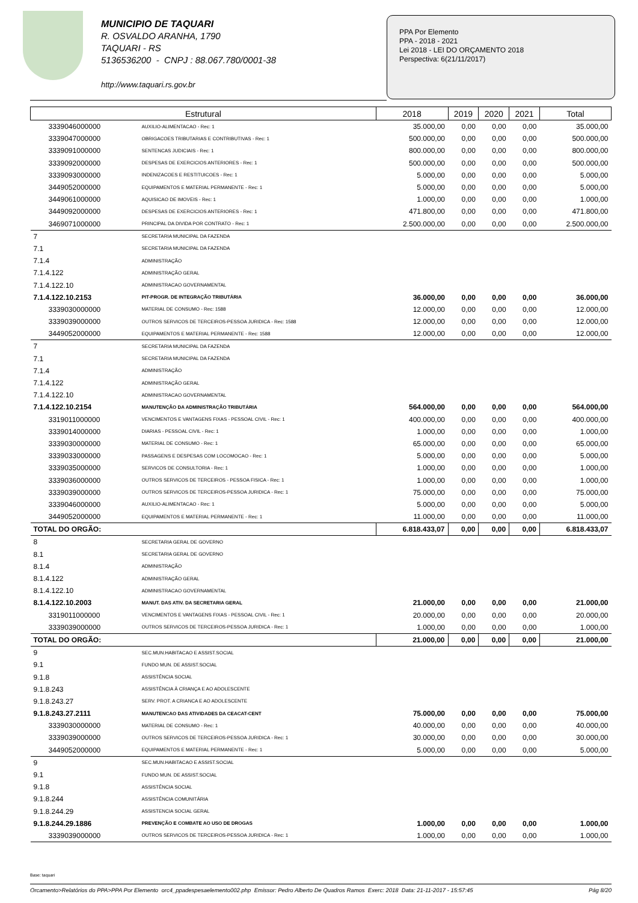MUNICIPIO DE TAQUARI
R. OSVALDO ARANHA, 1790
TAQUARI - RS
5136536200 - CNPJ : 88.067.780/0001-38
http://www.taquari.rs.gov.br
PPA Por Elemento
PPA - 2018 - 2021
Lei 2018 - LEI DO ORÇAMENTO 2018
Perspectiva: 6(21/11/2017)
| Estrutural | | 2018 | 2019 | 2020 | 2021 | Total |
| --- | --- | --- | --- | --- | --- | --- |
| 3339046000000 | AUXILIO-ALIMENTACAO - Rec: 1 | 35.000,00 | 0,00 | 0,00 | 0,00 | 35.000,00 |
| 3339047000000 | OBRIGACOES TRIBUTARIAS E CONTRIBUTIVAS - Rec: 1 | 500.000,00 | 0,00 | 0,00 | 0,00 | 500.000,00 |
| 3339091000000 | SENTENCAS JUDICIAIS - Rec: 1 | 800.000,00 | 0,00 | 0,00 | 0,00 | 800.000,00 |
| 3339092000000 | DESPESAS DE EXERCICIOS ANTERIORES - Rec: 1 | 500.000,00 | 0,00 | 0,00 | 0,00 | 500.000,00 |
| 3339093000000 | INDENIZACOES E RESTITUICOES - Rec: 1 | 5.000,00 | 0,00 | 0,00 | 0,00 | 5.000,00 |
| 3449052000000 | EQUIPAMENTOS E MATERIAL PERMANENTE - Rec: 1 | 5.000,00 | 0,00 | 0,00 | 0,00 | 5.000,00 |
| 3449061000000 | AQUISICAO DE IMOVEIS - Rec: 1 | 1.000,00 | 0,00 | 0,00 | 0,00 | 1.000,00 |
| 3449092000000 | DESPESAS DE EXERCICIOS ANTERIORES - Rec: 1 | 471.800,00 | 0,00 | 0,00 | 0,00 | 471.800,00 |
| 3469071000000 | PRINCIPAL DA DIVIDA POR CONTRATO - Rec: 1 | 2.500.000,00 | 0,00 | 0,00 | 0,00 | 2.500.000,00 |
| 7 | SECRETARIA MUNICIPAL DA FAZENDA | | | | | |
| 7.1 | SECRETARIA MUNICIPAL DA FAZENDA | | | | | |
| 7.1.4 | ADMINISTRAÇÃO | | | | | |
| 7.1.4.122 | ADMINISTRAÇÃO GERAL | | | | | |
| 7.1.4.122.10 | ADMINISTRACAO GOVERNAMENTAL | | | | | |
| 7.1.4.122.10.2153 | PIT-PROGR. DE INTEGRAÇÃO TRIBUTÁRIA | 36.000,00 | 0,00 | 0,00 | 0,00 | 36.000,00 |
| 3339030000000 | MATERIAL DE CONSUMO - Rec: 1588 | 12.000,00 | 0,00 | 0,00 | 0,00 | 12.000,00 |
| 3339039000000 | OUTROS SERVICOS DE TERCEIROS-PESSOA JURIDICA - Rec: 1588 | 12.000,00 | 0,00 | 0,00 | 0,00 | 12.000,00 |
| 3449052000000 | EQUIPAMENTOS E MATERIAL PERMANENTE - Rec: 1588 | 12.000,00 | 0,00 | 0,00 | 0,00 | 12.000,00 |
| 7 | SECRETARIA MUNICIPAL DA FAZENDA | | | | | |
| 7.1 | SECRETARIA MUNICIPAL DA FAZENDA | | | | | |
| 7.1.4 | ADMINISTRAÇÃO | | | | | |
| 7.1.4.122 | ADMINISTRAÇÃO GERAL | | | | | |
| 7.1.4.122.10 | ADMINISTRACAO GOVERNAMENTAL | | | | | |
| 7.1.4.122.10.2154 | MANUTENÇÃO DA ADMINISTRAÇÃO TRIBUTÁRIA | 564.000,00 | 0,00 | 0,00 | 0,00 | 564.000,00 |
| 3319011000000 | VENCIMENTOS E VANTAGENS FIXAS - PESSOAL CIVIL - Rec: 1 | 400.000,00 | 0,00 | 0,00 | 0,00 | 400.000,00 |
| 3339014000000 | DIARIAS - PESSOAL CIVIL - Rec: 1 | 1.000,00 | 0,00 | 0,00 | 0,00 | 1.000,00 |
| 3339030000000 | MATERIAL DE CONSUMO - Rec: 1 | 65.000,00 | 0,00 | 0,00 | 0,00 | 65.000,00 |
| 3339033000000 | PASSAGENS E DESPESAS COM LOCOMOCAO - Rec: 1 | 5.000,00 | 0,00 | 0,00 | 0,00 | 5.000,00 |
| 3339035000000 | SERVICOS DE CONSULTORIA - Rec: 1 | 1.000,00 | 0,00 | 0,00 | 0,00 | 1.000,00 |
| 3339036000000 | OUTROS SERVICOS DE TERCEIROS - PESSOA FISICA - Rec: 1 | 1.000,00 | 0,00 | 0,00 | 0,00 | 1.000,00 |
| 3339039000000 | OUTROS SERVICOS DE TERCEIROS-PESSOA JURIDICA - Rec: 1 | 75.000,00 | 0,00 | 0,00 | 0,00 | 75.000,00 |
| 3339046000000 | AUXILIO-ALIMENTACAO - Rec: 1 | 5.000,00 | 0,00 | 0,00 | 0,00 | 5.000,00 |
| 3449052000000 | EQUIPAMENTOS E MATERIAL PERMANENTE - Rec: 1 | 11.000,00 | 0,00 | 0,00 | 0,00 | 11.000,00 |
| TOTAL DO ORGÃO: | | 6.818.433,07 | 0,00 | 0,00 | 0,00 | 6.818.433,07 |
| 8 | SECRETARIA GERAL DE GOVERNO | | | | | |
| 8.1 | SECRETARIA GERAL DE GOVERNO | | | | | |
| 8.1.4 | ADMINISTRAÇÃO | | | | | |
| 8.1.4.122 | ADMINISTRAÇÃO GERAL | | | | | |
| 8.1.4.122.10 | ADMINISTRACAO GOVERNAMENTAL | | | | | |
| 8.1.4.122.10.2003 | MANUT. DAS ATIV. DA SECRETARIA GERAL | 21.000,00 | 0,00 | 0,00 | 0,00 | 21.000,00 |
| 3319011000000 | VENCIMENTOS E VANTAGENS FIXAS - PESSOAL CIVIL - Rec: 1 | 20.000,00 | 0,00 | 0,00 | 0,00 | 20.000,00 |
| 3339039000000 | OUTROS SERVICOS DE TERCEIROS-PESSOA JURIDICA - Rec: 1 | 1.000,00 | 0,00 | 0,00 | 0,00 | 1.000,00 |
| TOTAL DO ORGÃO: | | 21.000,00 | 0,00 | 0,00 | 0,00 | 21.000,00 |
| 9 | SEC.MUN.HABITACAO E ASSIST.SOCIAL | | | | | |
| 9.1 | FUNDO MUN. DE ASSIST.SOCIAL | | | | | |
| 9.1.8 | ASSISTÊNCIA SOCIAL | | | | | |
| 9.1.8.243 | ASSISTÊNCIA À CRIANÇA E AO ADOLESCENTE | | | | | |
| 9.1.8.243.27 | SERV. PROT. A CRIANCA E AO ADOLESCENTE | | | | | |
| 9.1.8.243.27.2111 | MANUTENCAO DAS ATIVIDADES DA CEACAT-CENT | 75.000,00 | 0,00 | 0,00 | 0,00 | 75.000,00 |
| 3339030000000 | MATERIAL DE CONSUMO - Rec: 1 | 40.000,00 | 0,00 | 0,00 | 0,00 | 40.000,00 |
| 3339039000000 | OUTROS SERVICOS DE TERCEIROS-PESSOA JURIDICA - Rec: 1 | 30.000,00 | 0,00 | 0,00 | 0,00 | 30.000,00 |
| 3449052000000 | EQUIPAMENTOS E MATERIAL PERMANENTE - Rec: 1 | 5.000,00 | 0,00 | 0,00 | 0,00 | 5.000,00 |
| 9 | SEC.MUN.HABITACAO E ASSIST.SOCIAL | | | | | |
| 9.1 | FUNDO MUN. DE ASSIST.SOCIAL | | | | | |
| 9.1.8 | ASSISTÊNCIA SOCIAL | | | | | |
| 9.1.8.244 | ASSISTÊNCIA COMUNITÁRIA | | | | | |
| 9.1.8.244.29 | ASSISTENCIA SOCIAL GERAL | | | | | |
| 9.1.8.244.29.1886 | PREVENÇÃO E COMBATE AO USO DE DROGAS | 1.000,00 | 0,00 | 0,00 | 0,00 | 1.000,00 |
| 3339039000000 | OUTROS SERVICOS DE TERCEIROS-PESSOA JURIDICA - Rec: 1 | 1.000,00 | 0,00 | 0,00 | 0,00 | 1.000,00 |
Base: taquari
Orcamento>Relatórios do PPA>PPA Por Elemento orc4_ppadespesaelemento002.php Emissor: Pedro Alberto De Quadros Ramos Exerc: 2018 Data: 21-11-2017 - 15:57:45 Pág 8/20